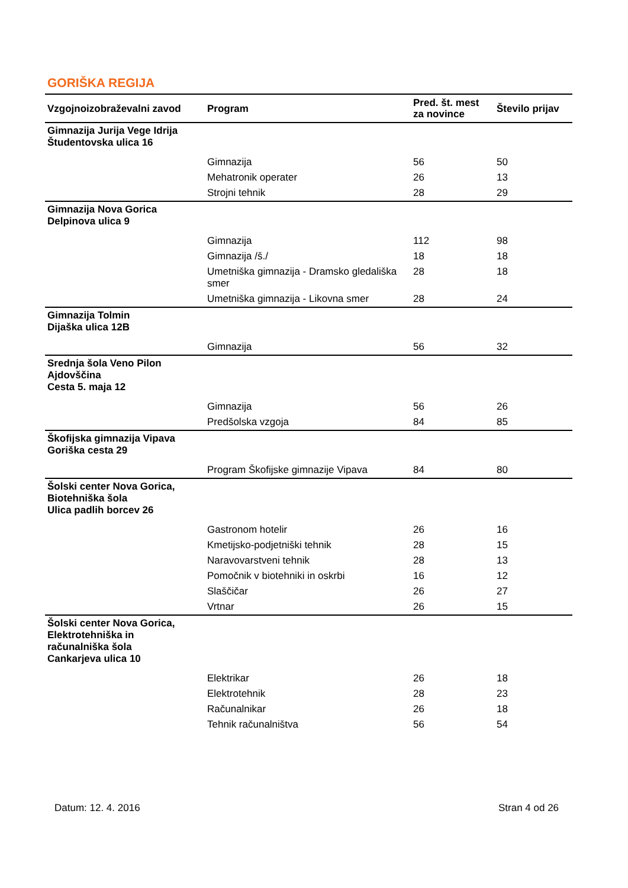GORIŠKA REGIJA
| Vzgojnoizobraževalni zavod | Program | Pred. št. mest za novince | Število prijav |
| --- | --- | --- | --- |
| Gimnazija Jurija Vege Idrija Študentovska ulica 16 | | | |
| | Gimnazija | 56 | 50 |
| | Mehatronik operater | 26 | 13 |
| | Strojni tehnik | 28 | 29 |
| Gimnazija Nova Gorica Delpinova ulica 9 | | | |
| | Gimnazija | 112 | 98 |
| | Gimnazija /š./ | 18 | 18 |
| | Umetniška gimnazija - Dramsko gledališka smer | 28 | 18 |
| | Umetniška gimnazija - Likovna smer | 28 | 24 |
| Gimnazija Tolmin Dijaška ulica 12B | | | |
| | Gimnazija | 56 | 32 |
| Srednja šola Veno Pilon Ajdovščina Cesta 5. maja 12 | | | |
| | Gimnazija | 56 | 26 |
| | Predšolska vzgoja | 84 | 85 |
| Škofijska gimnazija Vipava Goriška cesta 29 | | | |
| | Program Škofijske gimnazije Vipava | 84 | 80 |
| Šolski center Nova Gorica, Biotehniška šola Ulica padlih borcev 26 | | | |
| | Gastronom hotelir | 26 | 16 |
| | Kmetijsko-podjetniški tehnik | 28 | 15 |
| | Naravovarstveni tehnik | 28 | 13 |
| | Pomočnik v biotehniki in oskrbi | 16 | 12 |
| | Slaščičar | 26 | 27 |
| | Vrtnar | 26 | 15 |
| Šolski center Nova Gorica, Elektrotehniška in računalniška šola Cankarjeva ulica 10 | | | |
| | Elektrikar | 26 | 18 |
| | Elektrotehnik | 28 | 23 |
| | Računalnikar | 26 | 18 |
| | Tehnik računalništva | 56 | 54 |
Datum: 12. 4. 2016 Stran 4 od 26